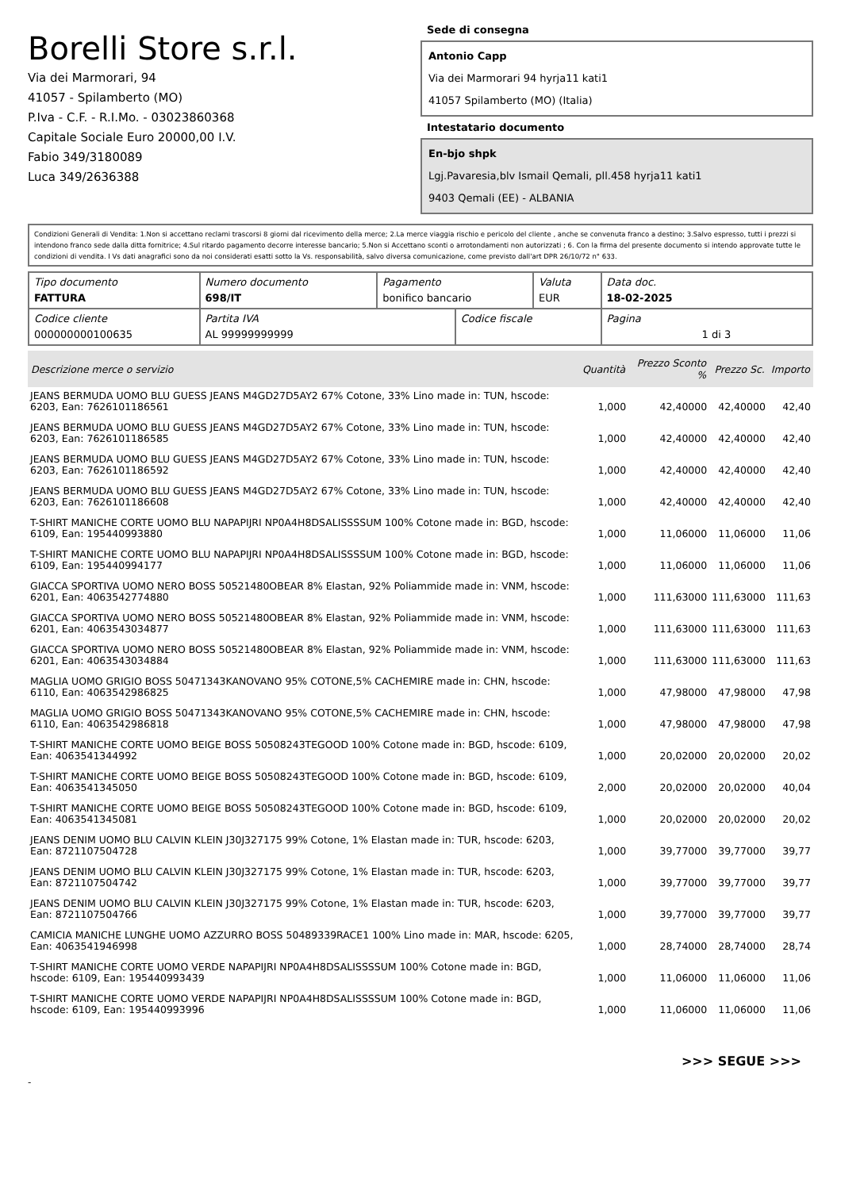Borelli Store s.r.l.
Via dei Marmorari, 94
41057 - Spilamberto (MO)
P.Iva - C.F. - R.I.Mo. - 03023860368
Capitale Sociale Euro 20000,00 I.V.
Fabio 349/3180089
Luca 349/2636388
Sede di consegna
Antonio Capp
Via dei Marmorari 94 hyrja11 kati1
41057 Spilamberto (MO) (Italia)
Intestatario documento
En-bjo shpk
Lgj.Pavaresia,blv Ismail Qemali, pll.458 hyrja11 kati1
9403 Qemali (EE) - ALBANIA
Condizioni Generali di Vendita: 1.Non si accettano reclami trascorsi 8 giorni dal ricevimento della merce; 2.La merce viaggia rischio e pericolo del cliente , anche se convenuta franco a destino; 3.Salvo espresso, tutti i prezzi si intendono franco sede dalla ditta fornitrice; 4.Sul ritardo pagamento decorre interesse bancario; 5.Non si Accettano sconti o arrotondamenti non autorizzati ; 6. Con la firma del presente documento si intendo approvate tutte le condizioni di vendita. I Vs dati anagrafici sono da noi considerati esatti sotto la Vs. responsabilità, salvo diversa comunicazione, come previsto dall'art DPR 26/10/72 n° 633.
| Tipo documento FATTURA | Numero documento 698/IT | Pagamento bonifico bancario | | Valuta EUR | Data doc. 18-02-2025 |
| Codice cliente 000000000100635 | Partita IVA AL 99999999999 | | Codice fiscale | | Pagina 1 di 3 |
| Descrizione merce o servizio | Quantità | Prezzo Sconto % | Prezzo Sc. | Importo |
| --- | --- | --- | --- | --- |
| JEANS BERMUDA UOMO BLU GUESS JEANS M4GD27D5AY2 67% Cotone, 33% Lino made in: TUN, hscode: 6203, Ean: 7626101186561 | 1,000 | 42,40000 | 42,40000 | 42,40 |
| JEANS BERMUDA UOMO BLU GUESS JEANS M4GD27D5AY2 67% Cotone, 33% Lino made in: TUN, hscode: 6203, Ean: 7626101186585 | 1,000 | 42,40000 | 42,40000 | 42,40 |
| JEANS BERMUDA UOMO BLU GUESS JEANS M4GD27D5AY2 67% Cotone, 33% Lino made in: TUN, hscode: 6203, Ean: 7626101186592 | 1,000 | 42,40000 | 42,40000 | 42,40 |
| JEANS BERMUDA UOMO BLU GUESS JEANS M4GD27D5AY2 67% Cotone, 33% Lino made in: TUN, hscode: 6203, Ean: 7626101186608 | 1,000 | 42,40000 | 42,40000 | 42,40 |
| T-SHIRT MANICHE CORTE UOMO BLU NAPAPIJRI NP0A4H8DSALISSSSUM 100% Cotone made in: BGD, hscode: 6109, Ean: 195440993880 | 1,000 | 11,06000 | 11,06000 | 11,06 |
| T-SHIRT MANICHE CORTE UOMO BLU NAPAPIJRI NP0A4H8DSALISSSSUM 100% Cotone made in: BGD, hscode: 6109, Ean: 195440994177 | 1,000 | 11,06000 | 11,06000 | 11,06 |
| GIACCA SPORTIVA UOMO NERO BOSS 50521480OBEAR 8% Elastan, 92% Poliammide made in: VNM, hscode: 6201, Ean: 4063542774880 | 1,000 | 111,63000 | 111,63000 | 111,63 |
| GIACCA SPORTIVA UOMO NERO BOSS 50521480OBEAR 8% Elastan, 92% Poliammide made in: VNM, hscode: 6201, Ean: 4063543034877 | 1,000 | 111,63000 | 111,63000 | 111,63 |
| GIACCA SPORTIVA UOMO NERO BOSS 50521480OBEAR 8% Elastan, 92% Poliammide made in: VNM, hscode: 6201, Ean: 4063543034884 | 1,000 | 111,63000 | 111,63000 | 111,63 |
| MAGLIA UOMO GRIGIO BOSS 50471343KANOVANO 95% COTONE,5% CACHEMIRE made in: CHN, hscode: 6110, Ean: 4063542986825 | 1,000 | 47,98000 | 47,98000 | 47,98 |
| MAGLIA UOMO GRIGIO BOSS 50471343KANOVANO 95% COTONE,5% CACHEMIRE made in: CHN, hscode: 6110, Ean: 4063542986818 | 1,000 | 47,98000 | 47,98000 | 47,98 |
| T-SHIRT MANICHE CORTE UOMO BEIGE BOSS 50508243TEGOOD 100% Cotone made in: BGD, hscode: 6109, Ean: 4063541344992 | 1,000 | 20,02000 | 20,02000 | 20,02 |
| T-SHIRT MANICHE CORTE UOMO BEIGE BOSS 50508243TEGOOD 100% Cotone made in: BGD, hscode: 6109, Ean: 4063541345050 | 2,000 | 20,02000 | 20,02000 | 40,04 |
| T-SHIRT MANICHE CORTE UOMO BEIGE BOSS 50508243TEGOOD 100% Cotone made in: BGD, hscode: 6109, Ean: 4063541345081 | 1,000 | 20,02000 | 20,02000 | 20,02 |
| JEANS DENIM UOMO BLU CALVIN KLEIN J30J327175 99% Cotone, 1% Elastan made in: TUR, hscode: 6203, Ean: 8721107504728 | 1,000 | 39,77000 | 39,77000 | 39,77 |
| JEANS DENIM UOMO BLU CALVIN KLEIN J30J327175 99% Cotone, 1% Elastan made in: TUR, hscode: 6203, Ean: 8721107504742 | 1,000 | 39,77000 | 39,77000 | 39,77 |
| JEANS DENIM UOMO BLU CALVIN KLEIN J30J327175 99% Cotone, 1% Elastan made in: TUR, hscode: 6203, Ean: 8721107504766 | 1,000 | 39,77000 | 39,77000 | 39,77 |
| CAMICIA MANICHE LUNGHE UOMO AZZURRO BOSS 50489339RACE1 100% Lino made in: MAR, hscode: 6205, Ean: 4063541946998 | 1,000 | 28,74000 | 28,74000 | 28,74 |
| T-SHIRT MANICHE CORTE UOMO VERDE NAPAPIJRI NP0A4H8DSALISSSSUM 100% Cotone made in: BGD, hscode: 6109, Ean: 195440993439 | 1,000 | 11,06000 | 11,06000 | 11,06 |
| T-SHIRT MANICHE CORTE UOMO VERDE NAPAPIJRI NP0A4H8DSALISSSSUM 100% Cotone made in: BGD, hscode: 6109, Ean: 195440993996 | 1,000 | 11,06000 | 11,06000 | 11,06 |
>>> SEGUE >>>
-